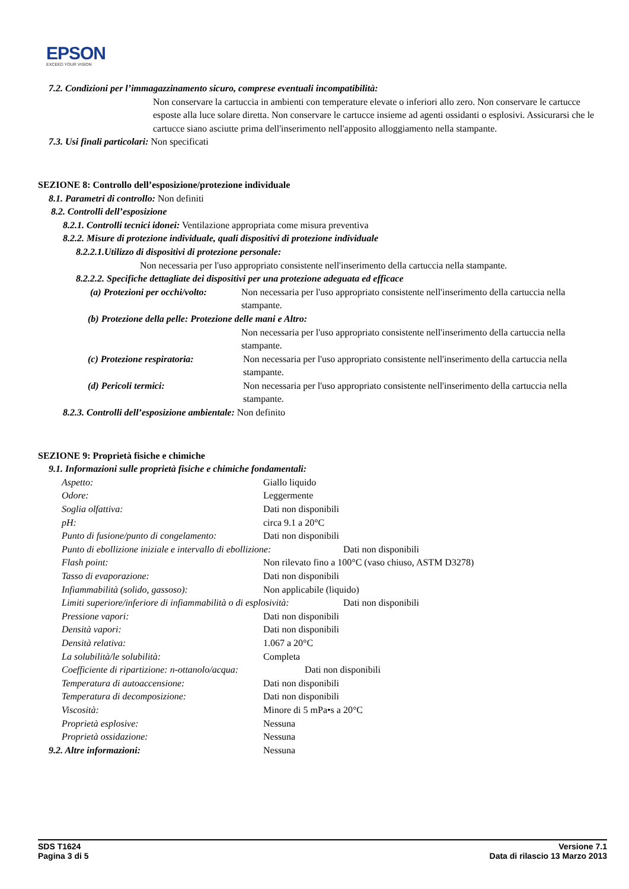EPSON
EXCEED YOUR VISION
7.2. Condizioni per l’immagazzinamento sicuro, comprese eventuali incompatibilità:
Non conservare la cartuccia in ambienti con temperature elevate o inferiori allo zero. Non conservare le cartucce esposte alla luce solare diretta. Non conservare le cartucce insieme ad agenti ossidanti o esplosivi. Assicurarsi che le cartucce siano asciutte prima dell'inserimento nell'apposito alloggiamento nella stampante.
7.3. Usi finali particolari: Non specificati
SEZIONE 8: Controllo dell’esposizione/protezione individuale
8.1. Parametri di controllo: Non definiti
8.2. Controlli dell’esposizione
8.2.1. Controlli tecnici idonei: Ventilazione appropriata come misura preventiva
8.2.2. Misure di protezione individuale, quali dispositivi di protezione individuale
8.2.2.1.Utilizzo di dispositivi di protezione personale:
Non necessaria per l'uso appropriato consistente nell'inserimento della cartuccia nella stampante.
8.2.2.2. Specifiche dettagliate dei dispositivi per una protezione adeguata ed efficace
(a) Protezioni per occhi/volto: Non necessaria per l'uso appropriato consistente nell'inserimento della cartuccia nella stampante.
(b) Protezione della pelle: Protezione delle mani e Altro:
Non necessaria per l'uso appropriato consistente nell'inserimento della cartuccia nella stampante.
(c) Protezione respiratoria: Non necessaria per l'uso appropriato consistente nell'inserimento della cartuccia nella stampante.
(d) Pericoli termici: Non necessaria per l'uso appropriato consistente nell'inserimento della cartuccia nella stampante.
8.2.3. Controlli dell’esposizione ambientale: Non definito
SEZIONE 9: Proprietà fisiche e chimiche
9.1. Informazioni sulle proprietà fisiche e chimiche fondamentali:
Aspetto: Giallo liquido
Odore: Leggermente
Soglia olfattiva: Dati non disponibili
pH: circa 9.1 a 20°C
Punto di fusione/punto di congelamento: Dati non disponibili
Punto di ebollizione iniziale e intervallo di ebollizione: Dati non disponibili
Flash point: Non rilevato fino a 100°C (vaso chiuso, ASTM D3278)
Tasso di evaporazione: Dati non disponibili
Infiammabilità (solido, gassoso): Non applicabile (liquido)
Limiti superiore/inferiore di infiammabilità o di esplosività: Dati non disponibili
Pressione vapori: Dati non disponibili
Densità vapori: Dati non disponibili
Densità relativa: 1.067 a 20°C
La solubilità/le solubilità: Completa
Coefficiente di ripartizione: n-ottanolo/acqua: Dati non disponibili
Temperatura di autoaccensione: Dati non disponibili
Temperatura di decomposizione: Dati non disponibili
Viscosità: Minore di 5 mPa•s a 20°C
Proprietà esplosive: Nessuna
Proprietà ossidazione: Nessuna
9.2. Altre informazioni: Nessuna
SDS T1624
Pagina 3 di 5
Versione 7.1
Data di rilascio 13 Marzo 2013